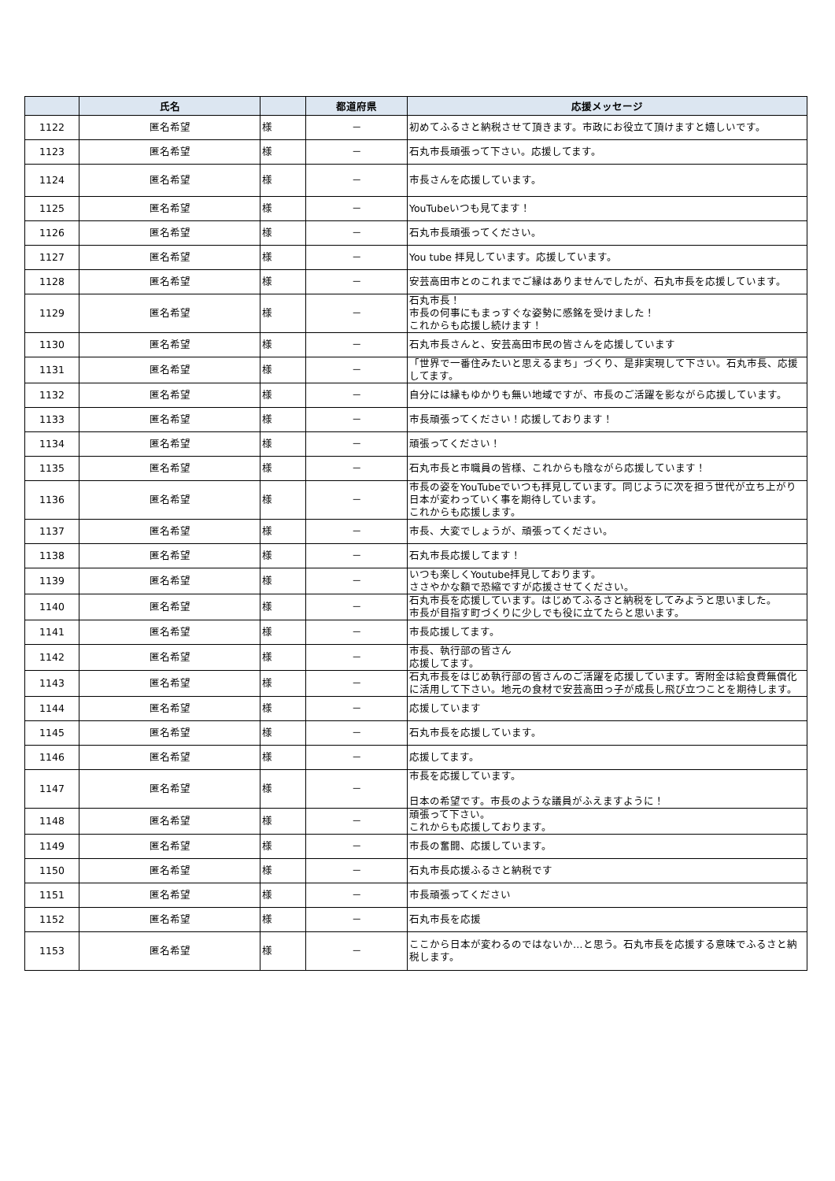| | 氏名 | | 都道府県 | 応援メッセージ |
| --- | --- | --- | --- | --- |
| 1122 | 匿名希望 | 様 | － | 初めてふるさと納税させて頂きます。市政にお役立て頂けますと嬉しいです。 |
| 1123 | 匿名希望 | 様 | － | 石丸市長頑張って下さい。応援してます。 |
| 1124 | 匿名希望 | 様 | － | 市長さんを応援しています。 |
| 1125 | 匿名希望 | 様 | － | YouTubeいつも見てます！ |
| 1126 | 匿名希望 | 様 | － | 石丸市長頑張ってください。 |
| 1127 | 匿名希望 | 様 | － | You tube 拝見しています。応援しています。 |
| 1128 | 匿名希望 | 様 | － | 安芸高田市とのこれまでご縁はありませんでしたが、石丸市長を応援しています。 |
| 1129 | 匿名希望 | 様 | － | 石丸市長！ 市長の何事にもまっすぐな姿勢に感銘を受けました！ これからも応援し続けます！ |
| 1130 | 匿名希望 | 様 | － | 石丸市長さんと、安芸高田市民の皆さんを応援しています |
| 1131 | 匿名希望 | 様 | － | 「世界で一番住みたいと思えるまち」づくり、是非実現して下さい。石丸市長、応援してます。 |
| 1132 | 匿名希望 | 様 | － | 自分には縁もゆかりも無い地域ですが、市長のご活躍を影ながら応援しています。 |
| 1133 | 匿名希望 | 様 | － | 市長頑張ってください！応援しております！ |
| 1134 | 匿名希望 | 様 | － | 頑張ってください！ |
| 1135 | 匿名希望 | 様 | － | 石丸市長と市職員の皆様、これからも陰ながら応援しています！ |
| 1136 | 匿名希望 | 様 | － | 市長の姿をYouTubeでいつも拝見しています。同じように次を担う世代が立ち上がり日本が変わっていく事を期待しています。 これからも応援します。 |
| 1137 | 匿名希望 | 様 | － | 市長、大変でしょうが、頑張ってください。 |
| 1138 | 匿名希望 | 様 | － | 石丸市長応援してます！ |
| 1139 | 匿名希望 | 様 | － | いつも楽しくYoutube拝見しております。 ささやかな額で恐縮ですが応援させてください。 |
| 1140 | 匿名希望 | 様 | － | 石丸市長を応援しています。はじめてふるさと納税をしてみようと思いました。 市長が目指す町づくりに少しでも役に立てたらと思います。 |
| 1141 | 匿名希望 | 様 | － | 市長応援してます。 |
| 1142 | 匿名希望 | 様 | － | 市長、執行部の皆さん 応援してます。 |
| 1143 | 匿名希望 | 様 | － | 石丸市長をはじめ執行部の皆さんのご活躍を応援しています。寄附金は給食費無償化に活用して下さい。地元の食材で安芸高田っ子が成長し飛び立つことを期待します。 |
| 1144 | 匿名希望 | 様 | － | 応援しています |
| 1145 | 匿名希望 | 様 | － | 石丸市長を応援しています。 |
| 1146 | 匿名希望 | 様 | － | 応援してます。 |
| 1147 | 匿名希望 | 様 | － | 市長を応援しています。 日本の希望です。市長のような議員がふえますように！ |
| 1148 | 匿名希望 | 様 | － | 頑張って下さい。 これからも応援しております。 |
| 1149 | 匿名希望 | 様 | － | 市長の奮闘、応援しています。 |
| 1150 | 匿名希望 | 様 | － | 石丸市長応援ふるさと納税です |
| 1151 | 匿名希望 | 様 | － | 市長頑張ってください |
| 1152 | 匿名希望 | 様 | － | 石丸市長を応援 |
| 1153 | 匿名希望 | 様 | － | ここから日本が変わるのではないか…と思う。石丸市長を応援する意味でふるさと納税します。 |